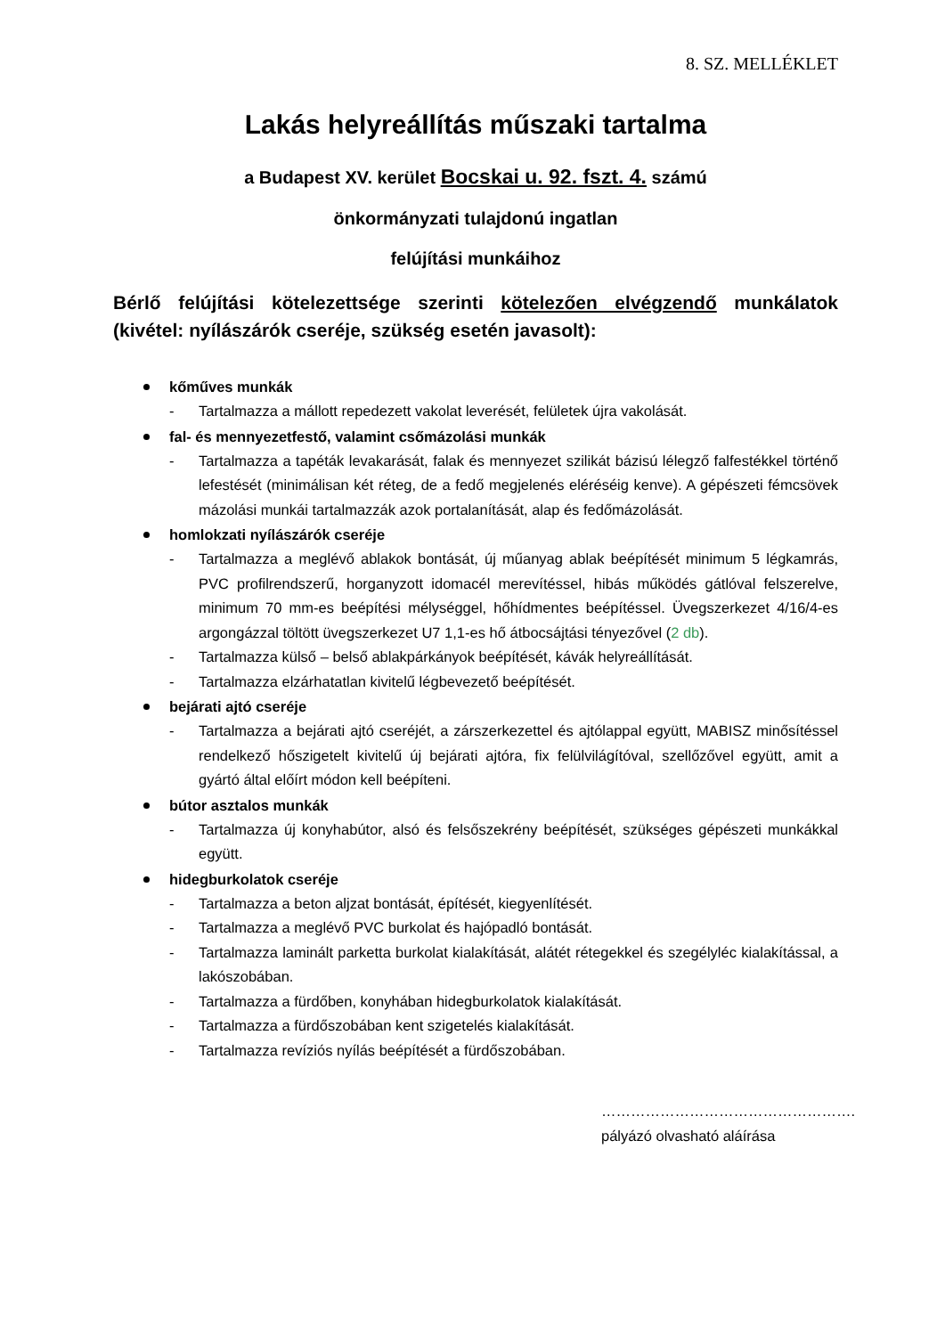8. SZ. MELLÉKLET
Lakás helyreállítás műszaki tartalma
a Budapest XV. kerület Bocskai u. 92. fszt. 4. számú
önkormányzati tulajdonú ingatlan
felújítási munkáihoz
Bérlő felújítási kötelezettsége szerinti kötelezően elvégzendő munkálatok (kivétel: nyílászárók cseréje, szükség esetén javasolt):
kőműves munkák
- Tartalmazza a mállott repedezett vakolat leverését, felületek újra vakolását.
fal- és mennyezetfestő, valamint csőmázolási munkák
- Tartalmazza a tapéták levakarását, falak és mennyezet szilikát bázisú lélegző falfestékkel történő lefestését (minimálisan két réteg, de a fedő megjelenés eléréséig kenve). A gépészeti fémcsövek mázolási munkái tartalmazzák azok portalanítását, alap és fedőmázolását.
homlokzati nyílászárók cseréje
- Tartalmazza a meglévő ablakok bontását, új műanyag ablak beépítését minimum 5 légkamrás, PVC profilrendszerű, horganyzott idomacél merevítéssel, hibás működés gátlóval felszerelve, minimum 70 mm-es beépítési mélységgel, hőhídmentes beépítéssel. Üvegszerkezet 4/16/4-es argongázzal töltött üvegszerkezet U7 1,1-es hő átbocsájtási tényezővel (2 db).
- Tartalmazza külső – belső ablakpárkányok beépítését, kávák helyreállítását.
- Tartalmazza elzárhatatlan kivitelű légbevezető beépítését.
bejárati ajtó cseréje
- Tartalmazza a bejárati ajtó cseréjét, a zárszerkezettel és ajtólappal együtt, MABISZ minősítéssel rendelkező hőszigetelt kivitelű új bejárati ajtóra, fix felülvilágítóval, szellőzővel együtt, amit a gyártó által előírt módon kell beépíteni.
bútor asztalos munkák
- Tartalmazza új konyhabútor, alsó és felsőszekrény beépítését, szükséges gépészeti munkákkal együtt.
hidegburkolatok cseréje
- Tartalmazza a beton aljzat bontását, építését, kiegyenlítését.
- Tartalmazza a meglévő PVC burkolat és hajópadló bontását.
- Tartalmazza laminált parketta burkolat kialakítását, alátét rétegekkel és szegélyléc kialakítással, a lakószobában.
- Tartalmazza a fürdőben, konyhában hidegburkolatok kialakítását.
- Tartalmazza a fürdőszobában kent szigetelés kialakítását.
- Tartalmazza revíziós nyílás beépítését a fürdőszobában.
…………………………………………….
pályázó olvasható aláírása